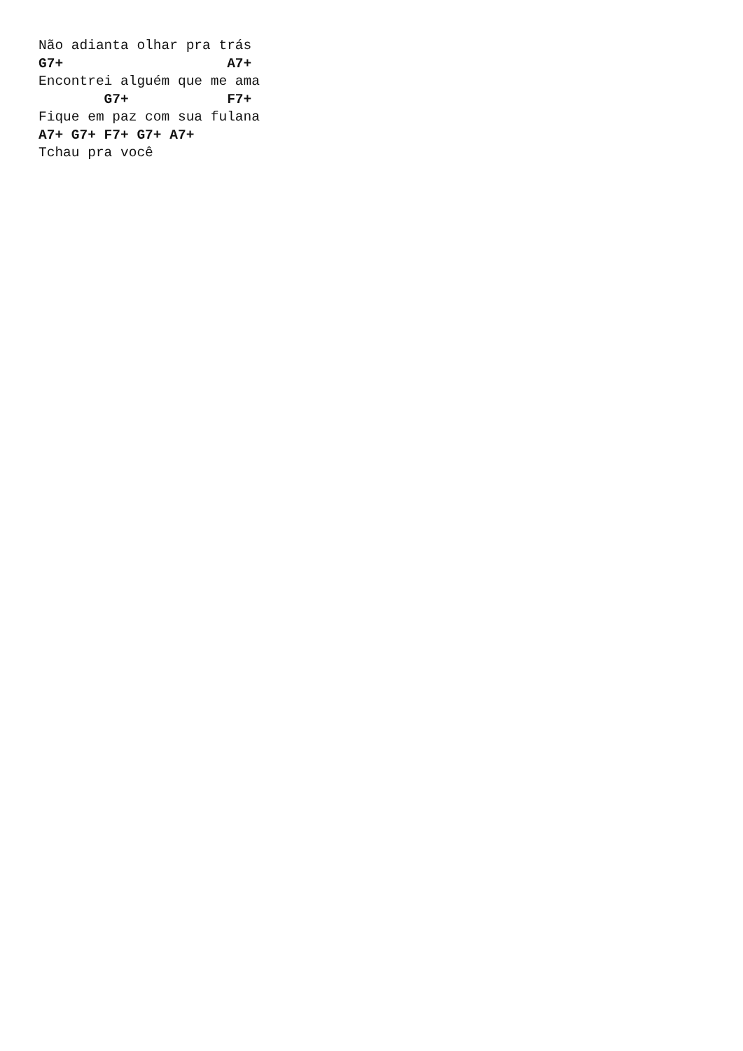Não adianta olhar pra trás
G7+                    A7+
Encontrei alguém que me ama
        G7+            F7+
Fique em paz com sua fulana
A7+ G7+ F7+ G7+ A7+
Tchau pra você